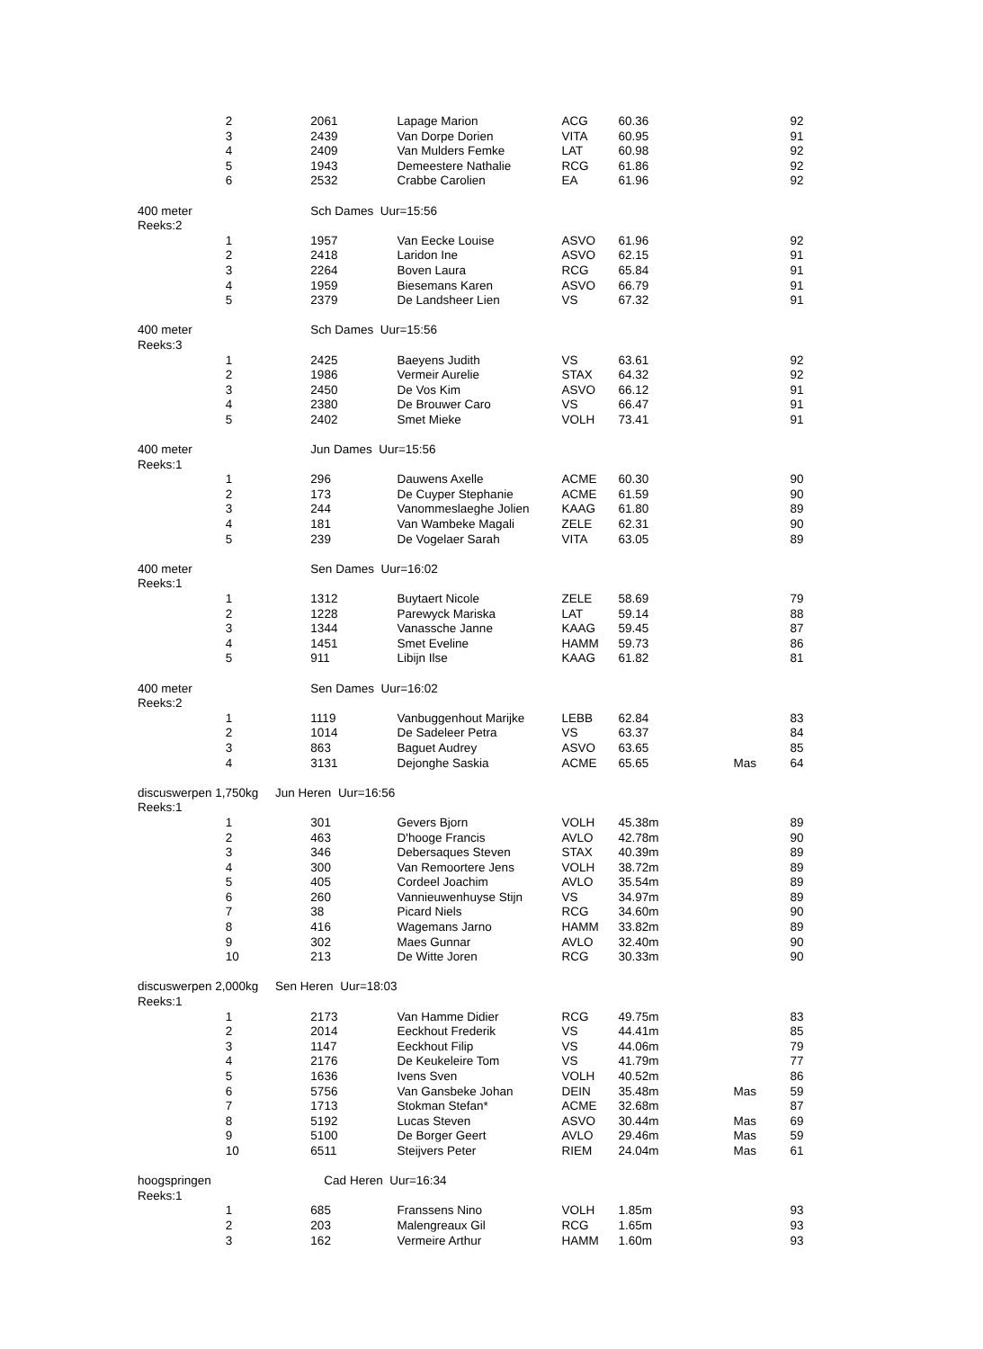| | 2 | 2061 | Lapage Marion | ACG | 60.36 | | 92 |
| | 3 | 2439 | Van Dorpe Dorien | VITA | 60.95 | | 91 |
| | 4 | 2409 | Van Mulders Femke | LAT | 60.98 | | 92 |
| | 5 | 1943 | Demeestere Nathalie | RCG | 61.86 | | 92 |
| | 6 | 2532 | Crabbe Carolien | EA | 61.96 | | 92 |
| 400 meter | | Sch Dames Uur=15:56 | | | | | |
| Reeks:2 | | | | | | | |
| | 1 | 1957 | Van Eecke Louise | ASVO | 61.96 | | 92 |
| | 2 | 2418 | Laridon Ine | ASVO | 62.15 | | 91 |
| | 3 | 2264 | Boven Laura | RCG | 65.84 | | 91 |
| | 4 | 1959 | Biesemans Karen | ASVO | 66.79 | | 91 |
| | 5 | 2379 | De Landsheer Lien | VS | 67.32 | | 91 |
| 400 meter | | Sch Dames Uur=15:56 | | | | | |
| Reeks:3 | | | | | | | |
| | 1 | 2425 | Baeyens Judith | VS | 63.61 | | 92 |
| | 2 | 1986 | Vermeir Aurelie | STAX | 64.32 | | 92 |
| | 3 | 2450 | De Vos Kim | ASVO | 66.12 | | 91 |
| | 4 | 2380 | De Brouwer Caro | VS | 66.47 | | 91 |
| | 5 | 2402 | Smet Mieke | VOLH | 73.41 | | 91 |
| 400 meter | | Jun Dames Uur=15:56 | | | | | |
| Reeks:1 | | | | | | | |
| | 1 | 296 | Dauwens Axelle | ACME | 60.30 | | 90 |
| | 2 | 173 | De Cuyper Stephanie | ACME | 61.59 | | 90 |
| | 3 | 244 | Vanommeslaeghe Jolien | KAAG | 61.80 | | 89 |
| | 4 | 181 | Van Wambeke Magali | ZELE | 62.31 | | 90 |
| | 5 | 239 | De Vogelaer Sarah | VITA | 63.05 | | 89 |
| 400 meter | | Sen Dames Uur=16:02 | | | | | |
| Reeks:1 | | | | | | | |
| | 1 | 1312 | Buytaert Nicole | ZELE | 58.69 | | 79 |
| | 2 | 1228 | Parewyck Mariska | LAT | 59.14 | | 88 |
| | 3 | 1344 | Vanassche Janne | KAAG | 59.45 | | 87 |
| | 4 | 1451 | Smet Eveline | HAMM | 59.73 | | 86 |
| | 5 | 911 | Libijn Ilse | KAAG | 61.82 | | 81 |
| 400 meter | | Sen Dames Uur=16:02 | | | | | |
| Reeks:2 | | | | | | | |
| | 1 | 1119 | Vanbuggenhout Marijke | LEBB | 62.84 | | 83 |
| | 2 | 1014 | De Sadeleer Petra | VS | 63.37 | | 84 |
| | 3 | 863 | Baguet Audrey | ASVO | 63.65 | | 85 |
| | 4 | 3131 | Dejonghe Saskia | ACME | 65.65 | Mas | 64 |
| discuswerpen 1,750kg Jun Heren Uur=16:56 | | | | | | | |
| Reeks:1 | | | | | | | |
| | 1 | 301 | Gevers Bjorn | VOLH | 45.38m | | 89 |
| | 2 | 463 | D'hooge Francis | AVLO | 42.78m | | 90 |
| | 3 | 346 | Debersaques Steven | STAX | 40.39m | | 89 |
| | 4 | 300 | Van Remoortere Jens | VOLH | 38.72m | | 89 |
| | 5 | 405 | Cordeel Joachim | AVLO | 35.54m | | 89 |
| | 6 | 260 | Vannieuwenhuyse Stijn | VS | 34.97m | | 89 |
| | 7 | 38 | Picard Niels | RCG | 34.60m | | 90 |
| | 8 | 416 | Wagemans Jarno | HAMM | 33.82m | | 89 |
| | 9 | 302 | Maes Gunnar | AVLO | 32.40m | | 90 |
| | 10 | 213 | De Witte Joren | RCG | 30.33m | | 90 |
| discuswerpen 2,000kg Sen Heren Uur=18:03 | | | | | | | |
| Reeks:1 | | | | | | | |
| | 1 | 2173 | Van Hamme Didier | RCG | 49.75m | | 83 |
| | 2 | 2014 | Eeckhout Frederik | VS | 44.41m | | 85 |
| | 3 | 1147 | Eeckhout Filip | VS | 44.06m | | 79 |
| | 4 | 2176 | De Keukeleire Tom | VS | 41.79m | | 77 |
| | 5 | 1636 | Ivens Sven | VOLH | 40.52m | | 86 |
| | 6 | 5756 | Van Gansbeke Johan | DEIN | 35.48m | Mas | 59 |
| | 7 | 1713 | Stokman Stefan* | ACME | 32.68m | | 87 |
| | 8 | 5192 | Lucas Steven | ASVO | 30.44m | Mas | 69 |
| | 9 | 5100 | De Borger Geert | AVLO | 29.46m | Mas | 59 |
| | 10 | 6511 | Steijvers Peter | RIEM | 24.04m | Mas | 61 |
| hoogspringen | | Cad Heren Uur=16:34 | | | | | |
| Reeks:1 | | | | | | | |
| | 1 | 685 | Franssens Nino | VOLH | 1.85m | | 93 |
| | 2 | 203 | Malengreaux Gil | RCG | 1.65m | | 93 |
| | 3 | 162 | Vermeire Arthur | HAMM | 1.60m | | 93 |